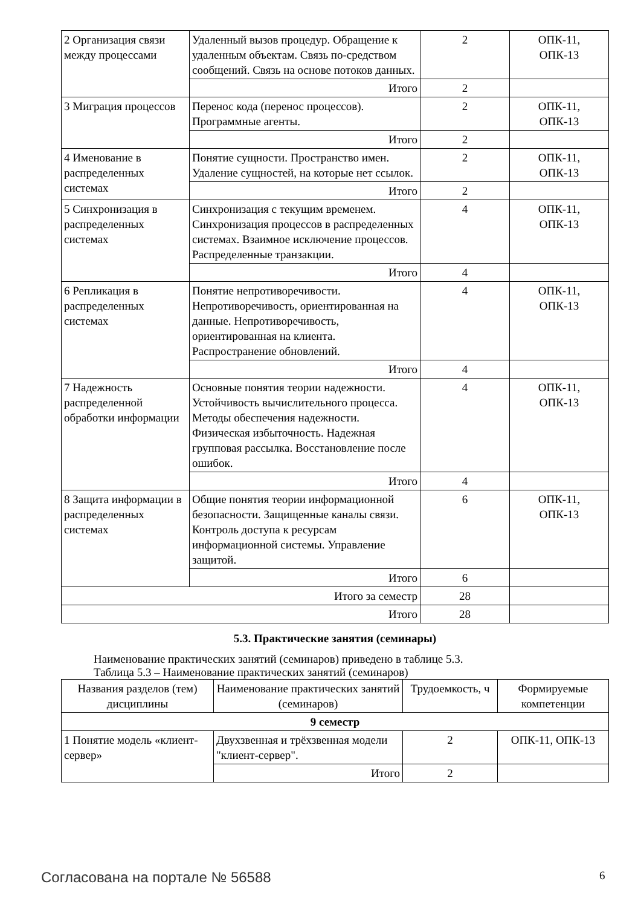| 2 Организация связи между процессами | Удаленный вызов процедур. Обращение к удаленным объектам. Связь по-средством сообщений. Связь на основе потоков данных. | 2 | ОПК-11, ОПК-13 |
| | Итого | 2 | |
| 3 Миграция процессов | Перенос кода (перенос процессов). Программные агенты. | 2 | ОПК-11, ОПК-13 |
| | Итого | 2 | |
| 4 Именование в распределенных системах | Понятие сущности. Пространство имен. Удаление сущностей, на которые нет ссылок. | 2 | ОПК-11, ОПК-13 |
| | Итого | 2 | |
| 5 Синхронизация в распределенных системах | Синхронизация с текущим временем. Синхронизация процессов в распределенных системах. Взаимное исключение процессов. Распределенные транзакции. | 4 | ОПК-11, ОПК-13 |
| | Итого | 4 | |
| 6 Репликация в распределенных системах | Понятие непротиворечивости. Непротиворечивость, ориентированная на данные. Непротиворечивость, ориентированная на клиента. Распространение обновлений. | 4 | ОПК-11, ОПК-13 |
| | Итого | 4 | |
| 7 Надежность распределенной обработки информации | Основные понятия теории надежности. Устойчивость вычислительного процесса. Методы обеспечения надежности. Физическая избыточность. Надежная групповая рассылка. Восстановление после ошибок. | 4 | ОПК-11, ОПК-13 |
| | Итого | 4 | |
| 8 Защита информации в распределенных системах | Общие понятия теории информационной безопасности. Защищенные каналы связи. Контроль доступа к ресурсам информационной системы. Управление защитой. | 6 | ОПК-11, ОПК-13 |
| | Итого | 6 | |
| Итого за семестр | | 28 | |
| Итого | | 28 | |
5.3. Практические занятия (семинары)
Наименование практических занятий (семинаров) приведено в таблице 5.3.
Таблица 5.3 – Наименование практических занятий (семинаров)
| Названия разделов (тем) дисциплины | Наименование практических занятий (семинаров) | Трудоемкость, ч | Формируемые компетенции |
| --- | --- | --- | --- |
| 9 семестр | | | |
| 1 Понятие модель «клиент-сервер» | Двухзвенная и трёхзвенная модели "клиент-сервер". | 2 | ОПК-11, ОПК-13 |
| | Итого | 2 | |
Согласована на портале № 56588 6